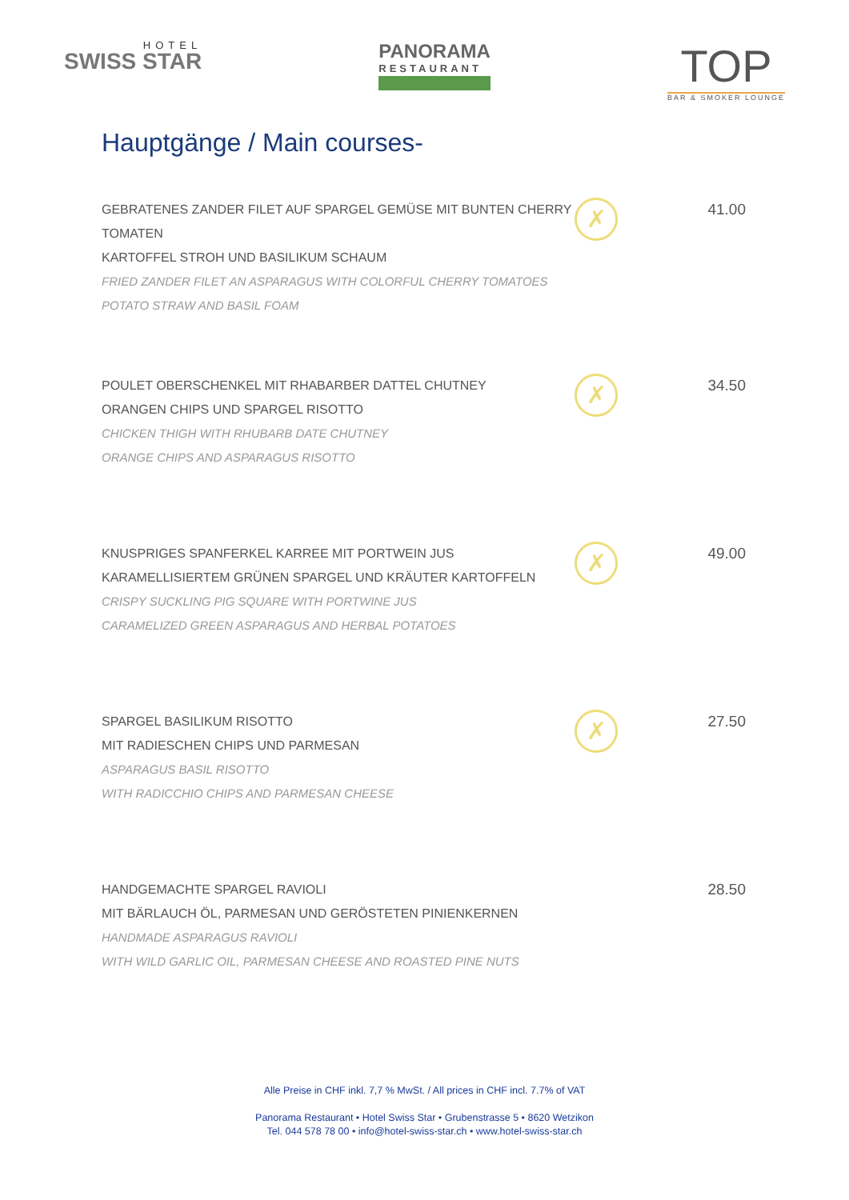HOTEL
SWISS STAR
PANORAMA
RESTAURANT
TOP
BAR & SMOKER LOUNGE
Hauptgänge / Main courses-
GEBRATENES ZANDER FILET AUF SPARGEL GEMÜSE MIT BUNTEN CHERRY TOMATEN
KARTOFFEL STROH UND BASILIKUM SCHAUM
FRIED ZANDER FILET AN ASPARAGUS WITH COLORFUL CHERRY TOMATOES
POTATO STRAW AND BASIL FOAM
✗
41.00
POULET OBERSCHENKEL MIT RHABARBER DATTEL CHUTNEY
ORANGEN CHIPS UND SPARGEL RISOTTO
CHICKEN THIGH WITH RHUBARB DATE CHUTNEY
ORANGE CHIPS AND ASPARAGUS RISOTTO
✗
34.50
KNUSPRIGES SPANFERKEL KARREE MIT PORTWEIN JUS
KARAMELLISIERTEM GRÜNEN SPARGEL UND KRÄUTER KARTOFFELN
CRISPY SUCKLING PIG SQUARE WITH PORTWINE JUS
CARAMELIZED GREEN ASPARAGUS AND HERBAL POTATOES
✗
49.00
SPARGEL BASILIKUM RISOTTO
MIT RADIESCHEN CHIPS UND PARMESAN
ASPARAGUS BASIL RISOTTO
WITH RADICCHIO CHIPS AND PARMESAN CHEESE
✗
27.50
HANDGEMACHTE SPARGEL RAVIOLI
MIT BÄRLAUCH ÖL, PARMESAN UND GERÖSTETEN PINIENKERNEN
HANDMADE ASPARAGUS RAVIOLI
WITH WILD GARLIC OIL, PARMESAN CHEESE AND ROASTED PINE NUTS
28.50
Alle Preise in CHF inkl. 7,7 % MwSt. / All prices in CHF incl. 7.7% of VAT
Panorama Restaurant • Hotel Swiss Star • Grubenstrasse 5 • 8620 Wetzikon
Tel. 044 578 78 00 • info@hotel-swiss-star.ch • www.hotel-swiss-star.ch